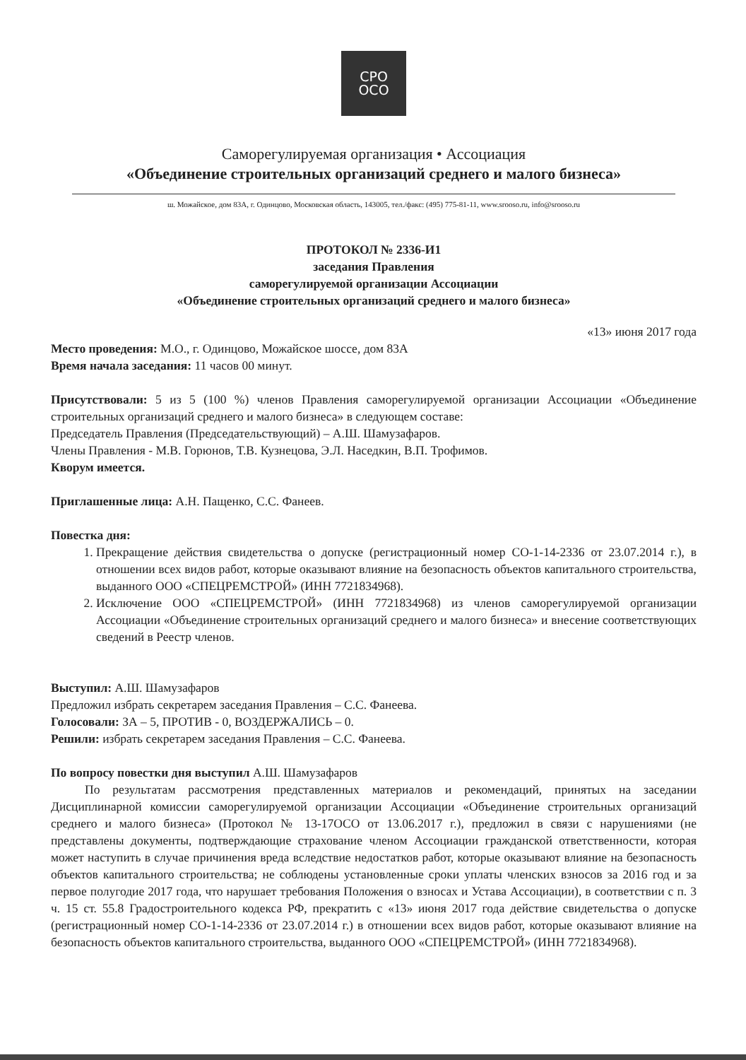СРО
ОСО
Саморегулируемая организация • Ассоциация
«Объединение строительных организаций среднего и малого бизнеса»
ш. Можайское, дом 83А, г. Одинцово, Московская область, 143005, тел./факс: (495) 775-81-11, www.srooso.ru, info@srooso.ru
ПРОТОКОЛ № 2336-И1
заседания Правления
саморегулируемой организации Ассоциации
«Объединение строительных организаций среднего и малого бизнеса»
«13» июня 2017 года
Место проведения: М.О., г. Одинцово, Можайское шоссе, дом 83А
Время начала заседания: 11 часов 00 минут.
Присутствовали: 5 из 5 (100 %) членов Правления саморегулируемой организации Ассоциации «Объединение строительных организаций среднего и малого бизнеса» в следующем составе:
Председатель Правления (Председательствующий) – А.Ш. Шамузафаров.
Члены Правления - М.В. Горюнов, Т.В. Кузнецова, Э.Л. Наседкин, В.П. Трофимов.
Кворум имеется.
Приглашенные лица: А.Н. Пащенко, С.С. Фанеев.
Повестка дня:
1. Прекращение действия свидетельства о допуске (регистрационный номер СО-1-14-2336 от 23.07.2014 г.), в отношении всех видов работ, которые оказывают влияние на безопасность объектов капитального строительства, выданного ООО «СПЕЦРЕМСТРОЙ» (ИНН 7721834968).
2. Исключение ООО «СПЕЦРЕМСТРОЙ» (ИНН 7721834968) из членов саморегулируемой организации Ассоциации «Объединение строительных организаций среднего и малого бизнеса» и внесение соответствующих сведений в Реестр членов.
Выступил: А.Ш. Шамузафаров
Предложил избрать секретарем заседания Правления – С.С. Фанеева.
Голосовали: ЗА – 5, ПРОТИВ - 0, ВОЗДЕРЖАЛИСЬ – 0.
Решили: избрать секретарем заседания Правления – С.С. Фанеева.
По вопросу повестки дня выступил А.Ш. Шамузафаров
По результатам рассмотрения представленных материалов и рекомендаций, принятых на заседании Дисциплинарной комиссии саморегулируемой организации Ассоциации «Объединение строительных организаций среднего и малого бизнеса» (Протокол № 13-17ОСО от 13.06.2017 г.), предложил в связи с нарушениями (не представлены документы, подтверждающие страхование членом Ассоциации гражданской ответственности, которая может наступить в случае причинения вреда вследствие недостатков работ, которые оказывают влияние на безопасность объектов капитального строительства; не соблюдены установленные сроки уплаты членских взносов за 2016 год и за первое полугодие 2017 года, что нарушает требования Положения о взносах и Устава Ассоциации), в соответствии с п. 3 ч. 15 ст. 55.8 Градостроительного кодекса РФ, прекратить с «13» июня 2017 года действие свидетельства о допуске (регистрационный номер СО-1-14-2336 от 23.07.2014 г.) в отношении всех видов работ, которые оказывают влияние на безопасность объектов капитального строительства, выданного ООО «СПЕЦРЕМСТРОЙ» (ИНН 7721834968).